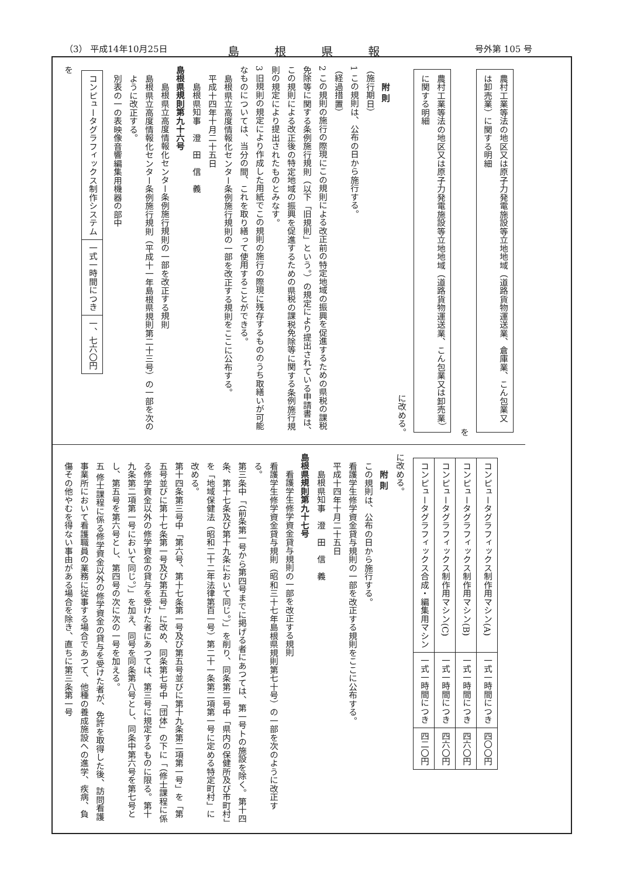（3） 平成14年10月25日 島根県報 号外第 105 号
農村工業等法の地区又は原子力発電施設等立地地域（道路貨物運送業、倉庫業、こん包業又は卸売業）に関する明細
を
農村工業等法の地区又は原子力発電施設等立地地域（道路貨物運送業、こん包業又は卸売業）に関する明細
に改める。
附 則
（施行期日）
1 この規則は、公布の日から施行する。
（経過措置）
2 この規則の施行の際現にこの規則による改正前の特定地域の振興を促進するための県税の課税免除等に関する条例施行規則（以下「旧規則」という。）の規定により提出されている申請書は、この規則による改正後の特定地域の振興を促進するための県税の課税免除等に関する条例施行規則の規定により提出されたものとみなす。
3 旧規則の規定により作成した用紙でこの規則の施行の際現に残存するもののうち取繕いが可能なものについては、当分の間、これを取り繕って使用することができる。
島根県立高度情報化センター条例施行規則の一部を改正する規則をここに公布する。
平成十四年十月二十五日
島根県知事　澄　田　信　義
島根県規則第九十六号
島根県立高度情報化センター条例施行規則の一部を改正する規則
島根県立高度情報化センター条例施行規則（平成十一年島根県規則第二十三号）の一部を次のように改正する。
別表の一の表映像音響編集用機器の部中
| コンピュータグラフィックス制作システム | 一式一時間につき | 一、七六〇円 |
を
| コンピュータグラフィックス制作用マシン(A) | 一式一時間につき | 四〇〇円 |
| コンピュータグラフィックス制作用マシン(B) | 一式一時間につき | 四六〇円 |
| コンピュータグラフィックス制作用マシン(C) | 一式一時間につき | 四六〇円 |
| コンピュータグラフィックス合成・編集用マシン | 一式一時間につき | 四二〇円 |
に改める。
附 則
この規則は、公布の日から施行する。
看護学生修学資金貸与規則の一部を改正する規則をここに公布する。
平成十四年十月二十五日
島根県知事　澄　田　信　義
島根県規則第九十七号
看護学生修学資金貸与規則の一部を改正する規則
看護学生修学資金貸与規則（昭和三十七年島根県規則第七十号）の一部を次のように改正する。
第三条中「（前条第一号から第四号までに掲げる者にあつては、第一号トの施設を除く。第十四条、第十七条及び第十九条において同じ。）」を削り、同条第二号中「県内の保健所及び市町村」を「地域保健法（昭和二十二年法律第百一号）第二十一条第二項第一号に定める特定町村」に改める。
第十四条第三号中「第六号、第十七条第一号及び第五号並びに第十九条第二項第一号」を「第五号並びに第十七条第一号及び第五号」に改め、同条第七号中「団体」の下に「（修士課程に係る修学資金以外の修学資金の貸与を受けた者にあつては、第三号に規定するものに限る。第十九条第二項第一号において同じ。）」を加え、同号を同条第八号とし、同条中第六号を第七号とし、第五号を第六号とし、第四号の次に次の一号を加える。
五 修士課程に係る修学資金以外の修学資金の貸与を受けた者が、免許を取得した後、訪問看護事業所において看護職員の業務に従事する場合であつて、他種の養成施設への進学、疾病、負傷その他やむを得ない事由がある場合を除き、直ちに第三条第一号